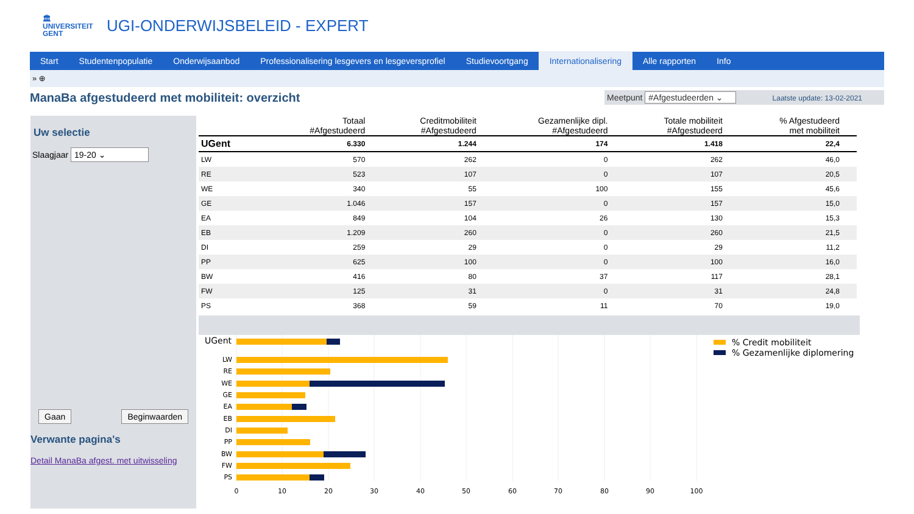🏛
UNIVERSITEIT
GENT
UGI-ONDERWIJSBELEID - EXPERT
Start Studentenpopulatie Onderwijsaanbod Professionalisering lesgevers en lesgeversprofiel Studievoortgang Internationalisering Alle rapporten Info
» ⊕
ManaBa afgestudeerd met mobiliteit: overzicht
Meetpunt #Afgestudeerden ⌄ Laatste update: 13-02-2021
Uw selectie
Slaagjaar 19-20 ⌄
Gaan Beginwaarden
Verwante pagina's
Detail ManaBa afgest. met uitwisseling
| | Totaal #Afgestudeerd | Creditmobiliteit #Afgestudeerd | Gezamenlijke dipl. #Afgestudeerd | Totale mobiliteit #Afgestudeerd | % Afgestudeerd met mobiliteit |
| --- | --- | --- | --- | --- | --- |
| UGent | 6.330 | 1.244 | 174 | 1.418 | 22,4 |
| LW | 570 | 262 | 0 | 262 | 46,0 |
| RE | 523 | 107 | 0 | 107 | 20,5 |
| WE | 340 | 55 | 100 | 155 | 45,6 |
| GE | 1.046 | 157 | 0 | 157 | 15,0 |
| EA | 849 | 104 | 26 | 130 | 15,3 |
| EB | 1.209 | 260 | 0 | 260 | 21,5 |
| DI | 259 | 29 | 0 | 29 | 11,2 |
| PP | 625 | 100 | 0 | 100 | 16,0 |
| BW | 416 | 80 | 37 | 117 | 28,1 |
| FW | 125 | 31 | 0 | 31 | 24,8 |
| PS | 368 | 59 | 11 | 70 | 19,0 |
UGent
LW
RE
WE
GE
EA
EB
DI
PP
BW
FW
PS
0
10
20
30
40
50
60
70
80
90
100
% Credit mobiliteit
% Gezamenlijke diplomering